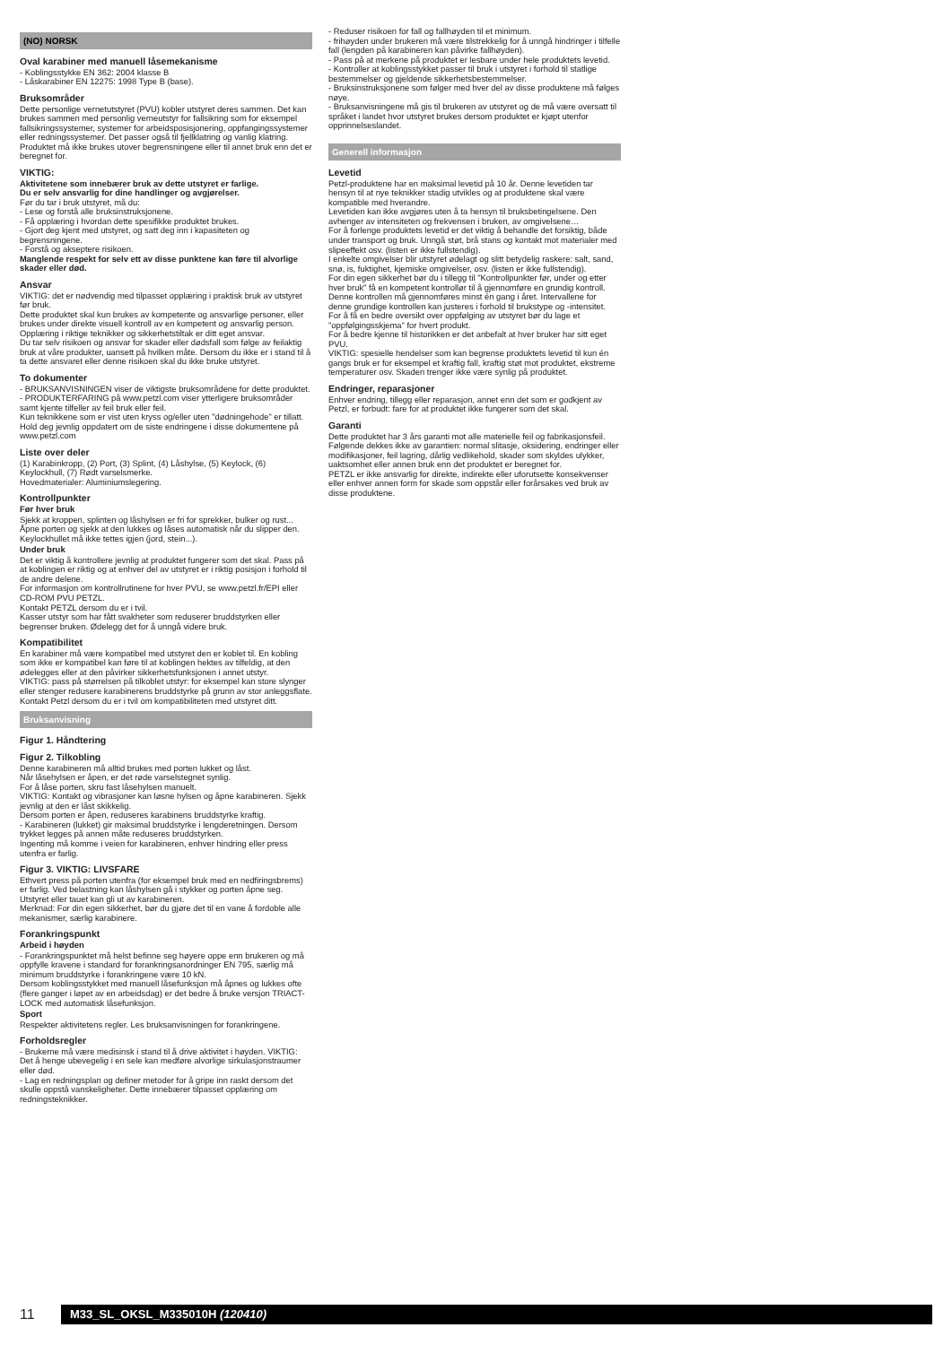(NO) NORSK
Oval karabiner med manuell låsemekanisme
- Koblingsstykke EN 362: 2004 klasse B
- Låskarabiner EN 12275: 1998 Type B (base).
Bruksområder
Dette personlige vernetutstyret (PVU) kobler utstyret deres sammen. Det kan brukes sammen med personlig verneutstyr for fallsikring som for eksempel fallsikringssystemer, systemer for arbeidsposisjonering, oppfangingssystemer eller redningssystemer. Det passer også til fjellklatring og vanlig klatring.
Produktet må ikke brukes utover begrensningene eller til annet bruk enn det er beregnet for.
VIKTIG:
Aktivitetene som innebærer bruk av dette utstyret er farlige.
Du er selv ansvarlig for dine handlinger og avgjørelser.
Før du tar i bruk utstyret, må du:
- Lese og forstå alle bruksinstruksjonene.
- Få opplæring i hvordan dette spesifikke produktet brukes.
- Gjort deg kjent med utstyret, og satt deg inn i kapasiteten og begrensningene.
- Forstå og akseptere risikoen.
Manglende respekt for selv ett av disse punktene kan føre til alvorlige skader eller død.
Ansvar
VIKTIG: det er nødvendig med tilpasset opplæring i praktisk bruk av utstyret før bruk.
Dette produktet skal kun brukes av kompetente og ansvarlige personer, eller brukes under direkte visuell kontroll av en kompetent og ansvarlig person.
Opplæring i riktige teknikker og sikkerhetstiltak er ditt eget ansvar.
Du tar selv risikoen og ansvar for skader eller dødsfall som følge av feilaktig bruk at våre produkter, uansett på hvilken måte. Dersom du ikke er i stand til å ta dette ansvaret eller denne risikoen skal du ikke bruke utstyret.
To dokumenter
- BRUKSANVISNINGEN viser de viktigste bruksområdene for dette produktet.
- PRODUKTERFARING på www.petzl.com viser ytterligere bruksområder samt kjente tilfeller av feil bruk eller feil.
Kun teknikkene som er vist uten kryss og/eller uten "dødningehode" er tillatt. Hold deg jevnlig oppdatert om de siste endringene i disse dokumentene på www.petzl.com
Liste over deler
(1) Karabinkropp, (2) Port, (3) Splint, (4) Låshylse, (5) Keylock, (6) Keylockhull, (7) Rødt varselsmerke.
Hovedmaterialer: Aluminiumslegering.
Kontrollpunkter
Før hver bruk
Sjekk at kroppen, splinten og låshylsen er fri for sprekker, bulker og rust...
Åpne porten og sjekk at den lukkes og låses automatisk når du slipper den.
Keylockhullet må ikke tettes igjen (jord, stein...).
Under bruk
Det er viktig å kontrollere jevnlig at produktet fungerer som det skal. Pass på at koblingen er riktig og at enhver del av utstyret er i riktig posisjon i forhold til de andre delene.
For informasjon om kontrollrutinene for hver PVU, se www.petzl.fr/EPI eller CD-ROM PVU PETZL.
Kontakt PETZL dersom du er i tvil.
Kasser utstyr som har fått svakheter som reduserer bruddstyrken eller begrenser bruken. Ødelegg det for å unngå videre bruk.
Kompatibilitet
En karabiner må være kompatibel med utstyret den er koblet til. En kobling som ikke er kompatibel kan føre til at koblingen hektes av tilfeldig, at den ødelegges eller at den påvirker sikkerhetsfunksjonen i annet utstyr.
VIKTIG: pass på størrelsen på tilkoblet utstyr: for eksempel kan store slynger eller stenger redusere karabinerens bruddstyrke på grunn av stor anleggsflate.
Kontakt Petzl dersom du er i tvil om kompatibiliteten med utstyret ditt.
Bruksanvisning
Figur 1. Håndtering
Figur 2. Tilkobling
Denne karabineren må alltid brukes med porten lukket og låst.
Når låsehylsen er åpen, er det røde varselstegnet synlig.
For å låse porten, skru fast låsehylsen manuelt.
VIKTIG: Kontakt og vibrasjoner kan løsne hylsen og åpne karabineren. Sjekk jevnlig at den er låst skikkelig.
Dersom porten er åpen, reduseres karabinens bruddstyrke kraftig.
- Karabineren (lukket) gir maksimal bruddstyrke i lengderetningen. Dersom trykket legges på annen måte reduseres bruddstyrken.
Ingenting må komme i veien for karabineren, enhver hindring eller press utenfra er farlig.
Figur 3. VIKTIG: LIVSFARE
Ethvert press på porten utenfra (for eksempel bruk med en nedfiringsbrems) er farlig. Ved belastning kan låshylsen gå i stykker og porten åpne seg. Utstyret eller tauet kan gli ut av karabineren.
Merknad: For din egen sikkerhet, bør du gjøre det til en vane å fordoble alle mekanismer, særlig karabinere.
Forankringspunkt
Arbeid i høyden
- Forankringspunktet må helst befinne seg høyere oppe enn brukeren og må oppfylle kravene i standard for forankringsanordninger EN 795, særlig må minimum bruddstyrke i forankringene være 10 kN.
Dersom koblingsstykket med manuell låsefunksjon må åpnes og lukkes ofte (flere ganger i løpet av en arbeidsdag) er det bedre å bruke versjon TRIACT-LOCK med automatisk låsefunksjon.
Sport
Respekter aktivitetens regler. Les bruksanvisningen for forankringene.
Forholdsregler
- Brukerne må være medisinsk i stand til å drive aktivitet i høyden. VIKTIG: Det å henge ubevegelig i en sele kan medføre alvorlige sirkulasjonstraumer eller død.
- Lag en redningsplan og definer metoder for å gripe inn raskt dersom det skulle oppstå vanskeligheter. Dette innebærer tilpasset opplæring om redningsteknikker.
- Reduser risikoen for fall og fallhøyden til et minimum.
- frihøyden under brukeren må være tilstrekkelig for å unngå hindringer i tilfelle fall (lengden på karabineren kan påvirke fallhøyden).
- Pass på at merkene på produktet er lesbare under hele produktets levetid.
- Kontroller at koblingsstykket passer til bruk i utstyret i forhold til statlige bestemmelser og gjeldende sikkerhetsbestemmelser.
- Bruksinstruksjonene som følger med hver del av disse produktene må følges nøye.
- Bruksanvisningene må gis til brukeren av utstyret og de må være oversatt til språket i landet hvor utstyret brukes dersom produktet er kjøpt utenfor opprinnelseslandet.
Generell informasjon
Levetid
Petzl-produktene har en maksimal levetid på 10 år. Denne levetiden tar hensyn til at nye teknikker stadig utvikles og at produktene skal være kompatible med hverandre.
Levetiden kan ikke avgjøres uten å ta hensyn til bruksbetingelsene. Den avhenger av intensiteten og frekvensen i bruken, av omgivelsene…
For å forlenge produktets levetid er det viktig å behandle det forsiktig, både under transport og bruk. Unngå støt, brå stans og kontakt mot materialer med slipeeffekt osv. (listen er ikke fullstendig).
I enkelte omgivelser blir utstyret ødelagt og slitt betydelig raskere: salt, sand, snø, is, fuktighet, kjemiske omgivelser, osv. (listen er ikke fullstendig).
For din egen sikkerhet bør du i tillegg til "Kontrollpunkter før, under og etter hver bruk" få en kompetent kontrollør til å gjennomføre en grundig kontroll. Denne kontrollen må gjennomføres minst én gang i året. Intervallene for denne grundige kontrollen kan justeres i forhold til brukstype og -intensitet.
For å få en bedre oversikt over oppfølging av utstyret bør du lage et "oppfølgingsskjema" for hvert produkt.
For å bedre kjenne til historikken er det anbefalt at hver bruker har sitt eget PVU.
VIKTIG: spesielle hendelser som kan begrense produktets levetid til kun én gangs bruk er for eksempel et kraftig fall, kraftig støt mot produktet, ekstreme temperaturer osv. Skaden trenger ikke være synlig på produktet.
Endringer, reparasjoner
Enhver endring, tillegg eller reparasjon, annet enn det som er godkjent av Petzl, er forbudt: fare for at produktet ikke fungerer som det skal.
Garanti
Dette produktet har 3 års garanti mot alle materielle feil og fabrikasjonsfeil. Følgende dekkes ikke av garantien: normal slitasje, oksidering, endringer eller modifikasjoner, feil lagring, dårlig vedlikehold, skader som skyldes ulykker, uaktsomhet eller annen bruk enn det produktet er beregnet for.
PETZL er ikke ansvarlig for direkte, indirekte eller uforutsette konsekvenser eller enhver annen form for skade som oppstår eller forårsakes ved bruk av disse produktene.
11
M33_SL_OKSL_M335010H (120410)